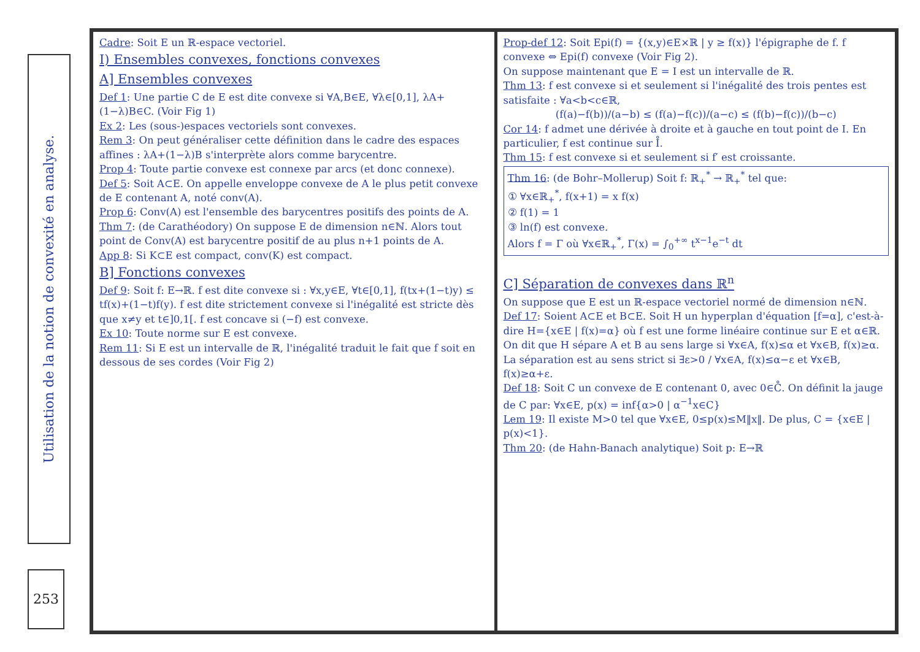Utilisation de la notion de convexité en analyse.
253
Cadre: Soit E un ℝ-espace vectoriel.
I) Ensembles convexes, fonctions convexes
A] Ensembles convexes
Def 1: Une partie C de E est dite convexe si ∀A,B∈E, ∀λ∈[0,1], λA+(1−λ)B∈C. (Voir Fig 1)
Ex 2: Les (sous-)espaces vectoriels sont convexes.
Rem 3: On peut généraliser cette définition dans le cadre des espaces affines : λA+(1−λ)B s'interprète alors comme barycentre.
Prop 4: Toute partie convexe est connexe par arcs (et donc connexe).
Def 5: Soit A⊂E. On appelle enveloppe convexe de A le plus petit convexe de E contenant A, noté conv(A).
Prop 6: Conv(A) est l'ensemble des barycentres positifs des points de A.
Thm 7: (de Carathéodory) On suppose E de dimension n∈ℕ. Alors tout point de Conv(A) est barycentre positif de au plus n+1 points de A.
App 8: Si K⊂E est compact, conv(K) est compact.
B] Fonctions convexes
Def 9: Soit f: E→ℝ. f est dite convexe si : ∀x,y∈E, ∀t∈[0,1], f(tx+(1−t)y) ≤ tf(x)+(1−t)f(y). f est dite strictement convexe si l'inégalité est stricte dès que x≠y et t∈]0,1[. f est concave si (−f) est convexe.
Ex 10: Toute norme sur E est convexe.
Rem 11: Si E est un intervalle de ℝ, l'inégalité traduit le fait que f soit en dessous de ses cordes (Voir Fig 2)
Prop-def 12: Soit Epi(f) = {(x,y)∈E×ℝ | y ≥ f(x)} l'épigraphe de f. f convexe ⇔ Epi(f) convexe (Voir Fig 2).
On suppose maintenant que E = I est un intervalle de ℝ.
Thm 13: f est convexe si et seulement si l'inégalité des trois pentes est satisfaite : ∀a<b<c∈ℝ,
(f(a)−f(b))/(a−b) ≤ (f(a)−f(c))/(a−c) ≤ (f(b)−f(c))/(b−c)
Cor 14: f admet une dérivée à droite et à gauche en tout point de I. En particulier, f est continue sur I̊.
Thm 15: f est convexe si et seulement si f′ est croissante.
Thm 16: (de Bohr–Mollerup) Soit f: ℝ<sub>+</sub><sup>*</sup> → ℝ<sub>+</sub><sup>*</sup> tel que:
① ∀x∈ℝ<sub>+</sub><sup>*</sup>, f(x+1) = x f(x)
② f(1) = 1
③ ln(f) est convexe.
Alors f = Γ où ∀x∈ℝ<sub>+</sub><sup>*</sup>, Γ(x) = ∫<sub>0</sub><sup>+∞</sup> t<sup>x−1</sup>e<sup>−t</sup> dt
C] Séparation de convexes dans ℝ<sup>n</sup>
On suppose que E est un ℝ-espace vectoriel normé de dimension n∈ℕ.
Def 17: Soient A⊂E et B⊂E. Soit H un hyperplan d'équation [f=α], c'est-à-dire H={x∈E | f(x)=α} où f est une forme linéaire continue sur E et α∈ℝ. On dit que H sépare A et B au sens large si ∀x∈A, f(x)≤α et ∀x∈B, f(x)≥α. La séparation est au sens strict si ∃ε>0 / ∀x∈A, f(x)≤α−ε et ∀x∈B, f(x)≥α+ε.
Def 18: Soit C un convexe de E contenant 0, avec 0∈C̊. On définit la jauge de C par: ∀x∈E, p(x) = inf{α>0 | α<sup>−1</sup>x∈C}
Lem 19: Il existe M>0 tel que ∀x∈E, 0≤p(x)≤M‖x‖. De plus, C = {x∈E | p(x)<1}.
Thm 20: (de Hahn-Banach analytique) Soit p: E→ℝ